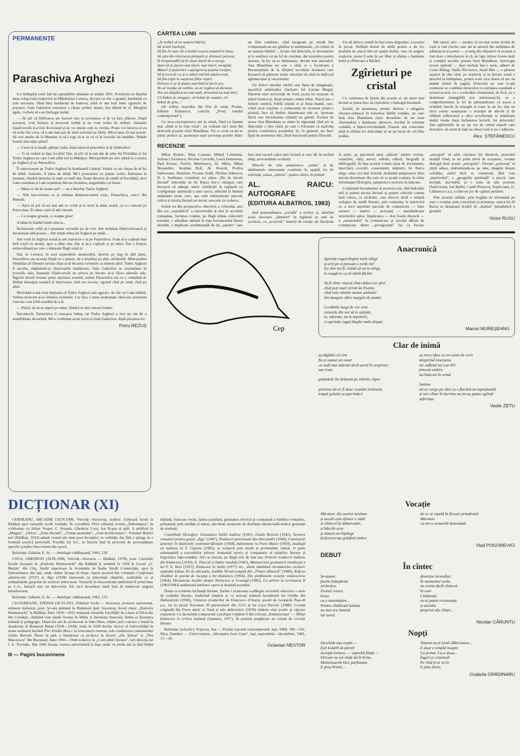PERMANENȚE
Paraschiva Arghezi
S-a întîmplat totul într-un septembrie minunat al anului 1951. Pornisem cu ilustrul meu coleg Gala Galaction la Mănăstirea Cernica, fiecare cu cîte o geantă, burdușită cu cele necesare, fiind bine hurducați de tramvai, pînă ce am ieșit între ogoarele de popușoi. Gala Galaction cunoștea o cărare printre lanuri, des bătută de el. Mergînd agale, vorbele ni s-au închegat iarăși:
— Să știi că biblioteca are lucruri rare și cercetarea ei îți va face plăcere. După poruncă, vom încheia și procesul verbal și ne vom vedea de treburi. Atanasie Gladcovschi ți-a fost doctorand și ne va omeni cum se cuvine. Poate voi încerca și eu să scriu cîte ceva, că n-am mai pus de mult creionul pe hîrtie. Mi-ai spus că ești pescar. Să ceri unelte de la Mardare și să-l rogi să te ia cu el la locurile lui înnădite. Prinde fratele ăsta niște știuci!
— Cred că se laudă, părinte Gala, după năravul pescarilor și al vînătorilor!
— O să vedem la fața locului! Dar, să știi că le-am dat de știre lui Firmilian și lui Tudor Arghezi pe care i-am aflat ieri la Mărțișor. Mitropolitul are să-i aducă la Cernica pe Arghezi și pe Paraschiva.
Îl cunoscusem pe Tudor Arghezi la Seminarul Central. Venise cu un oltean de-al lui de mînă. Autentic, îl ținea de mînă. Mi-l prezentase cu puține vorbe. Întîrziase la examen, fiindcă muncise la sapă cu tatăl său. Eram director de studii al Facultății, deci l-am examinat și l-am repartizat într-un dormitor, asigurîndu-i și bursa.
— Mata ce fel de neam ești? — m-a întrebat Tudor Arghezi.
— Sînt bucovinean ca și stimata dumneavoastră soție, Paraschiva, care-i din Bunești.
— Apoi să știi că nu mai am ce vorbi și te invit la mine acasă, ca s-o cunoști pe Puica mea. Pe mine cred că mă cunoști.
— Ce noapte groasă, ce noapte grea!
A bătut în fundul lumii cineva...
Închisesem ochii și-i spuneam versurile pe de rost. Am terminat Duhovnicească și începusem altă poezie... Am simțit mîna lui Arghezi pe umăr...
Am venit la Arghezi acasă și am cunoscut-o și pe Paraschiva. Soția și-a copleșit mai întîi soțul cu atenții, apoi a aflat cine sînt și m-a copleșit și pe mine. Era o femeie extraordinară pe care o simțeam lîngă soțul ei.
Dar, la Cernica, în acel septembrie memorabil, descris pe larg în altă parte, Paraschiva era aceeași ființă cu o putere, de a însufleți pe alții, nebănuită. Mitropolitul Firmilian al Olteniei savura clipa și-și decanta cuvintele ca nimeni altul. Tudor Arghezi îl asculta, stăpînindu-și observațiile malițioase; Gala Galaction se scufundase în reveriile sale; Atanasie Gladcovschi ne privea pe fiecare și-și făcea părerile sale. Îngerul tăcerii trecuse peste așezarea noastră, numai Paraschiva sta ca o cumpănă de fîntînă deasupra noastră și intervenea cînd era nevoie, ogoind cînd pe unul, cînd pe altul.
Niciodată n-am avut impresia că Tudor Arghezi este agresiv, de cîte ori l-am întîlnit. Vorbea molcom și-și cîntărea cuvintele. I se face o mare nedreptate cînd este prezentat cum nu-i era felul sensibil de-a fi.
— Puică, să nu te superi pe mine, fiindcă tu îmi cunoști inima!
Într-adevăr, Paraschiva îi cunoștea inima, iar Tudor Arghezi a fost un om de o sensibilitate deosebită. Mi-a confirmat acest lucru și Gala Galaction, după plecarea lor.
Petru REZUȘ
CARTEA LUNII
„Ar trebui să ne naștem bătrîni,
Să venim înțelepți,
Să fim în stare de-a hotărî soarta noastră în lume,
Să știm din răscrucea primară ce drumuri pornesc
Și iresponsabil să fie doar darul de-a merge.
Apoi să ne facem mai tineri, mai tineri, mergînd,
Maturi și puternici s-ajungem la poarta creației,
Să trecem de ea și-n iubire intrînd adolescenți,
Să fim copii la nașterea fiilor noștri.
Oricum ei ar fi atunci mai bătrîni decît noi,
Ne-ar învăța să vorbim, ne-ar legăna să dormim,
Noi am dispărea tot mai mult, devenind tot mai mici,
Cît bobul de strugure, cît bobul de mazăre, cît
bobul de grîu..."
(Ar trebui, reprodus din Ora de nisip. Poeme, Editura Eminescu, colecția „Poeți români contemporani").
Cu zece-cincisprezece ani în urmă, fiind eu însumi mai „tînăr și la trup curat", nu vedeam nici unul din defectele poeziei Anei Blandiana. Tot ce scria ea mi se părea perfect și, asemenea unui personaj pozitiv dintr-un film romînesc, cînd mergeam pe stradă îmi compuneam un aer gînditor și murmuram: „Ar trebui să ne naștem bătrîni"... Acum văd defectele, le inventariez și le analizez cu un fel de cruzime, dar prețuirea pentru autoare, în loc să se diminueze, devine mai autentică. Ana Blandiana nu este o zînă, ci o locuitoare a Bucureștiului de la sfîrșitul secolului douăzeci care încearcă să păstreze unele obiceiuri de zînă în mijlocul aglomerației și vacarmului.
Un defect imediat vizibil este lipsa de imaginație, specifică ardelenilor (inclusiv lui Lucian Blaga). Datorită unei seriozități de fond, poeta nu reușește să mintă frumos și, drept urmare, minte silnic. Parcă este o femeie casnică, fidelă soțului ei și bună mamă, care, vrînd să-și exprime o exuberanță de moment printr-o piruetă, face să duduie dușumeaua sub ea. Ipostaza lirică este întotdeauna căutată nu găsită. Tocmai de aceea Ana Blandiana se simte în siguranță cînd are la dispoziție o idee clară, pe care o folosește ca eșafodaj pentru construirea poemului. Și, în general, nu duce lipsă de asemenea idei, fiind înzestrată pentru filosofie.
Un alt defect constă în frecventa degradare a poeziei în proză. Nefiind destul de abilă pentru a da foc prafului de pușcă într-un spațiu închis, care să asigure explozia, poeta îl arde în aer liber și obține o înaintare lentă și sfîrîitoare a flăcării.
Zgîrieturi pe cristal
Cu cantitatea de lirism din poezia ei, un autor mai iscusit ar putea face să explodeze o întreagă literatură.
Includ, de asemenea, printre defecte o stîngăcie chesaro-crăiască în folosirea limbii române, pe care însă Ana Blandiana (spre deosebire de un Ioan Alexandru) o depășește adeseori, trecînd în extrema cealaltă, a hipercorectitudinii. Frazele sînt controlate pînă la ultima lor articulație și au un luciu de cal bine țesălat.
Mă opresc aici — pentru că nu mai rezist tirului de roșii și ouă clocite care mi se aruncă din mulțimea de admiratori ai poetei — și strig din răsputeri că aceasta a fost doar o introducere și că, de fapt, iubesc foarte mult și complet necritic poezia Anei Blandiana. Antologia recent apărută — deși inclusă într-o serie, alături de Cezar Baltag, Vasile Nicolescu, Aurel Rău — o păstrez separat de alte cărți, pe noptieră, și în fiecare seară o deschid la întîmplare, pentru a-mi crea iluzia că are un număr infinit de pagini. Defectele pe care le-am enumerat se combină miraculos cu puritatea esențială a acestei poezii, cu o cochetărie elementară, de Evă, cu o demnitate intangibilă (tot ardelenească), cu o comprehensiune la fel de pătrunzătoare ca aceea a ochiului înscris în triunghi și toate la un loc dau un efect estetic neașteptat: o senzație de adevăr și de căldură sufletească a cărei reverberație te urmărește multă vreme după încheierea lecturii. Iar defectele? Sînt zgîrieturile de pe un vas de cristal superb care dovedesc că avem în față un obiect real și nu o nălucire.
Alex. ȘTEFĂNESCU
RECENZIE
Mihai Beniuc, Nina Cassian, Mihail Celarianu, Șerban Cioculescu, Nicolae Crevedia, Lucia Demetrius, Paul Everac, Pericle Martinescu, Al. Mitru, Mihai Moșandrei, Stephan Roll, Al. Rosetti, Profira Sadoveanu, Henriette Yvonne Stahl, Nichita Stănescu, D. I. Suchianu, constituie tot atîtea „file de istorie literară" întocmite de Al. Raicu într-o culegere care încearcă să adauge unele clarificări în legătură cu configurația spirituală a unei epoci, aducînd la lumină amănunte peste care, așa cum mărturisește autorul, critica și istoria literară au trecut oarecum cu vederea.
Scrisă nu din perspectiva obiectivă a criticului, nici din cea „expeditivă" a reporterului și nici în acorduri romanțate, lucrarea conține, pe lîngă știința elaborării textului, o atitudine unitară în fața fenomenului literar abordat, o implicare sentimentală de tip „narativ" care face mai ușoară calea spre lectură și care dă, în același timp, personalitate scriiturii.
Dincolo de cele șaisprezece „nume" și de amănuntele interesante conținute în spațiul lor de referință, cartea „reînvie", pentru cititor, în primul
AL. RAICU: AUTOGRAFE
(EDITURA ALBATROS, 1983)
rînd personalitatea „socială" a eroilor ei, aducînd acele necesare „lămuriri" în legătură cu anii de ucenicie, cu „secretele" muncii de creație ale fiecăruia în parte, pe parcursul unui „slalom" printre reviste, cenacluri, cărți, autori, edituri, editori, biografii și bibliografii. În fața acestui volum uriaș de documente, interviuri, evocări, consemnări, mărturii, Al. Raicu alege calea cea mai fericită, alcătuind șaisprezece mici nuvele-document din care să se poată contura, în afara informației filologice, șaisprezece portrete în mișcare.
Conținutul documentar al acestora este, fără îndoială, util și pentru istoria literară și pentru cititorul comun însă cartea, ca alcătuire, este altceva decît o simplă culegere de studii literare, prin existența, în interiorul ei, a unor raporturi speciale de comunicare — între narator — martor — personaj — asemănătoare structurilor epice. Implicarea — deși foarte discretă — a „naratorului" în comunicare și nivelul diferit de comunicare dintre „protagoniști" fac ca fiecare „autograf" să aibă culoarea lui distinctă, pretextul unității fiind, la un prim nivel de receptare, tocmai dialogul între aceste „autografe". Fiecare „personaj" al cărții aduce, mărturisindu-se pe sine, imagini despre celelalte, astfel încît se contureză, fără voia „martorului", o „geografie spirituală" a epocii, care include, inevitabil, și o serie de alte portrete (Sadoveanu, Ion Barbu, Camil Petrescu, Topîrceanu, G. Călinescu ș.a.), ca într-un joc de oglinzi paralele.
Prin această calitate, prin bogăția de informații pe care o conține, prin concizium și acuratețe, cartea lui Al Raicu se detașează hotărît de „duzina" jurnalistică a genului.
Victor RUSU
Cep
Anacronică
Aprinde rugul tîmplei mele stîngi
și arzi pe el precum o torță vie!
Eu vînt voi fi, visînd să nu te stingi,
tu roagă-te ca să rămîi făclie!
Va fi chiar veacul cînd cădea-vor ploi,
cînd poți muri strivit de Poezie,
cînd vom rămîne numai amîndoi
din margini către margini de pustie.
Corăbiile lungi de vor veni
cenușile din noi să le aștepte,
tu, adorato, nu te-mpotrivi,
ci-aprinde rugul tîmplei mele drepte.
Marcel MUREȘEANU
Clar de inimă
aș tăgădui că sînt
fie și numai un susur
cu mult mai mărunt decît aerul în respirare
sau roua
grăuntele lin drămuit pe elitrele clipei
privirea mi-ar fi doar veșmînt străveziu
trupul golului acoperindu-l
aș trece sfios ca un sunet de corn
despicînd inserarea
iar sufletul mi s-ar tîrî
precum umbra
secîndu-mi în urmă
lumina
mi-ar curge pe răni ca o flacără ne-mprejmuită
și nici chiar în lacrime nu mi-aș putea oglindi
suferința.
Vasile ZETU
DICȚIONAR (XI)
CERNEANU, ARCADIE (18.IV.1908, Volovăț—Suceava), scriitor. Urmează liceul la Rădăuți apoi cursurile școlii normale. În octombrie 1931 editează revista „Îndrumarea", în colaborare cu Iulian Vesper, C. Rotariu, Ghedeon Coca, Ion Roșca și alții. A publicat în „Muguri", „Orion", „Pana literară", „Voința neamului", „Grai moldovenesc". Volumul Rostiri tari (Rădăuți, 1933) adună versuri ale unui poet începător cu veleități, dar fără a ajunge la o formulă poetică personală. Poeziile lui A.C. se înscriu însă în procesul de personalizare specific poeților bucovineni din epocă.
Referințe: Zaharia, E. Ar. — Antologie rădăuțeană, 1943, 126.
COCA, GHEDEON (26.IX.1908, Volovăț—Suceava — Rădăuți, 1978), poet. Cursurile liceale începute la „Eudoxiu Hurmuzachi" din Rădăuți le termină în 1928 la Liceul „G. Barițiu" din Cluj. Studii superioare la Academia de Înalte Studii Comerciale, apoi la Universitatea din Iași, unde obține licența în drept. Opera poetică din volumele Confesiuni adolescente (1937) și Alge (1938) ilustrează cu prisosință căutările, realizările ca și neîmplinirile grupului de scriitori arboroseni. Versurile în descendență simbolistă îl prind bine pe C.G., întrucît este un introvertit. Ele nu-l deosebesc mult însă de numeroși epigoni minulescieni.
Referințe: Zaharia, E. Ar. — Antologie rădăuțeană, 1943, 125.
CUCIUREANU, ȘTEFAN (20.VI.1911, Frătăuții Vechi — Suceava), profesor universitar, eminent italienist, poet. Școala primară la Hurjuieni (jud. Suceava), liceul clasic „Eudoxiu Hurmuzachi" la Rădăuți. Între 1929—1933 urmează cursurile Facultății de Litere și Filozofie din Cernăuți, obținînd cum laude licența în limba și literatura franceză, limba și literatura italiană și pedagogie. După doi ani de profesorat la Satu Mare, obține prin concurs o bursă la Academia di Romania Roma (1936—1938), unde în 1938 devine doctor al Universității în urma susținerii lucrării Pier Emilio Bosi e la letteratura romena, sub conducerea romanistului Giulio Bertoni. Întors în țară, a funcționat ca profesor la liceele „Gh. Șincai" și „Titu Maiorescu" din București. Între 1941—1944 redactor la „Convorbiri literare", sub direcția lui I. E. Torouțiu. Din 1945 începe cariera universitară la Iași, unde va preda ani la rînd limba italiană, franceza veche, latina populară, gramatica istorică și comparată a limbilor romanice, prilejuind, prin erudiție și talent, adevărate momente de desfătare intelectuală multor generații de studenți.
Contribuții filologice: Gramatica limbii italiene (1941), Giulio Bertoni (1942), Termeni romanici pentru gestul „figa" (1947), Traduceri provensale din Alecsandri (1956), Construcții ipotetice în dialectele centromeridionale (1958), Italienisme la Petru Maior (1959), Analogii cu italiana la T. Cipariu (1965); se remarcă prin inedit și profunzime critică. O parte substanțială a cercetărilor privesc domeniul istoric și comparativ al relațiilor literare și lingvistice italo-române. Aici se înscriu, pe lîngă cele de mai sus, Primele traduceri italiene din Eminescu (1939), G. Pascoli și limba română (1942), Manuscrisul gramaticii românești a lui P. E. Bosi (1957), Eminescu în Italia (1977) etc., altele rămînînd circumscrise exclusiv spațiului italian. Pe de altă parte, studiile Versul-enigmă din „Floare albastră" (1960), Reflexe eliadiste în poezia de început a lui Eminescu (1956), Din problemele textelor eminesciene (1964), Documente inedite despre Eminescu și Creangă (1965), Cu privire la scrisoarea II (1982/1983) analizează intrinsec opera și destinul poetului.
Dotat cu evidente înclinații literare, Ștefan Cuciureanu a adăugat cercetării obiective o serie de realizări literare, traducînd inspirat și cu aceeași măsură hexametrii lui Ovidiu din Halieuticele (1958), Cîntarea creaturilor de Francesco d'Assisi, poezii de Leopardi, Pascoli ș.a., iar în proză Tractatus XI particularis din 1523 al lui Luca Paciolo (1980). Creația originală din Poem dacic și Vouă și mie duhovnicie (1939) vădește elan poetic și vigoare expresivă. Cu deosebită competență a prefațat volumul 9 din colecția „Eminesciana" — Mihai Eminescu în critica italiană (Junimea, 1977). În prezent pregătește un volum de evocări literare.
Referințe (selectiv): Popescu, Ion — Poezia ieșeană contemporană, Iași, 1968, 189—191; Nica, Dumitru — Universitatea „Alexandru Ioan Cuza", Iași, septembrie—decembrie, 1981, 17—18.
Octavian NESTOR
III — Pagini bucovinene
Vocație
Mă-ntorc din motive neștiute
și ascult cum efemer e valul
și cîntecul la debarcader,
și bărcile arse
și nimeni nu înțelege
fosforescența grădinii antice
de ce se repetă în fiecare primăvară
Mă-ntorc
ca-ntr-o acuarelă demodată.
Vlad POGOREVICI
DEBUT
În cîntec
Se-auzea
foarte îndepărtat
orchestra.
Zvonul crescu
brusc
ca o amenințare...
Pentru cîntărețul lumina
nu mai era lumină
iar aerul
devenise incendiar...
În momentul acela
nu exista decît cîntecul
în care
Cîntărețul
nu-și putea recunoaște
și asculta
propriul său cîntec...
Nicolae CĂRUNTU
Nopți
Deschide ușa nopții —
Ești hotărît să pierzi!
Accepți tortura, — superbă ființă —
Oricum nu vei simți decît tîrziu,
Mistuitoarele bice parfumate.
E prea tîrziu!...
Nimeni nu-ți iartă slăbiciunea...
E doar o simplă noapte
Ca prima. Ca a doua...
Îngeri și criminali
Pe rînd ți-or scrie.
E prea tîrziu.
Grațiella GRĂDINARU